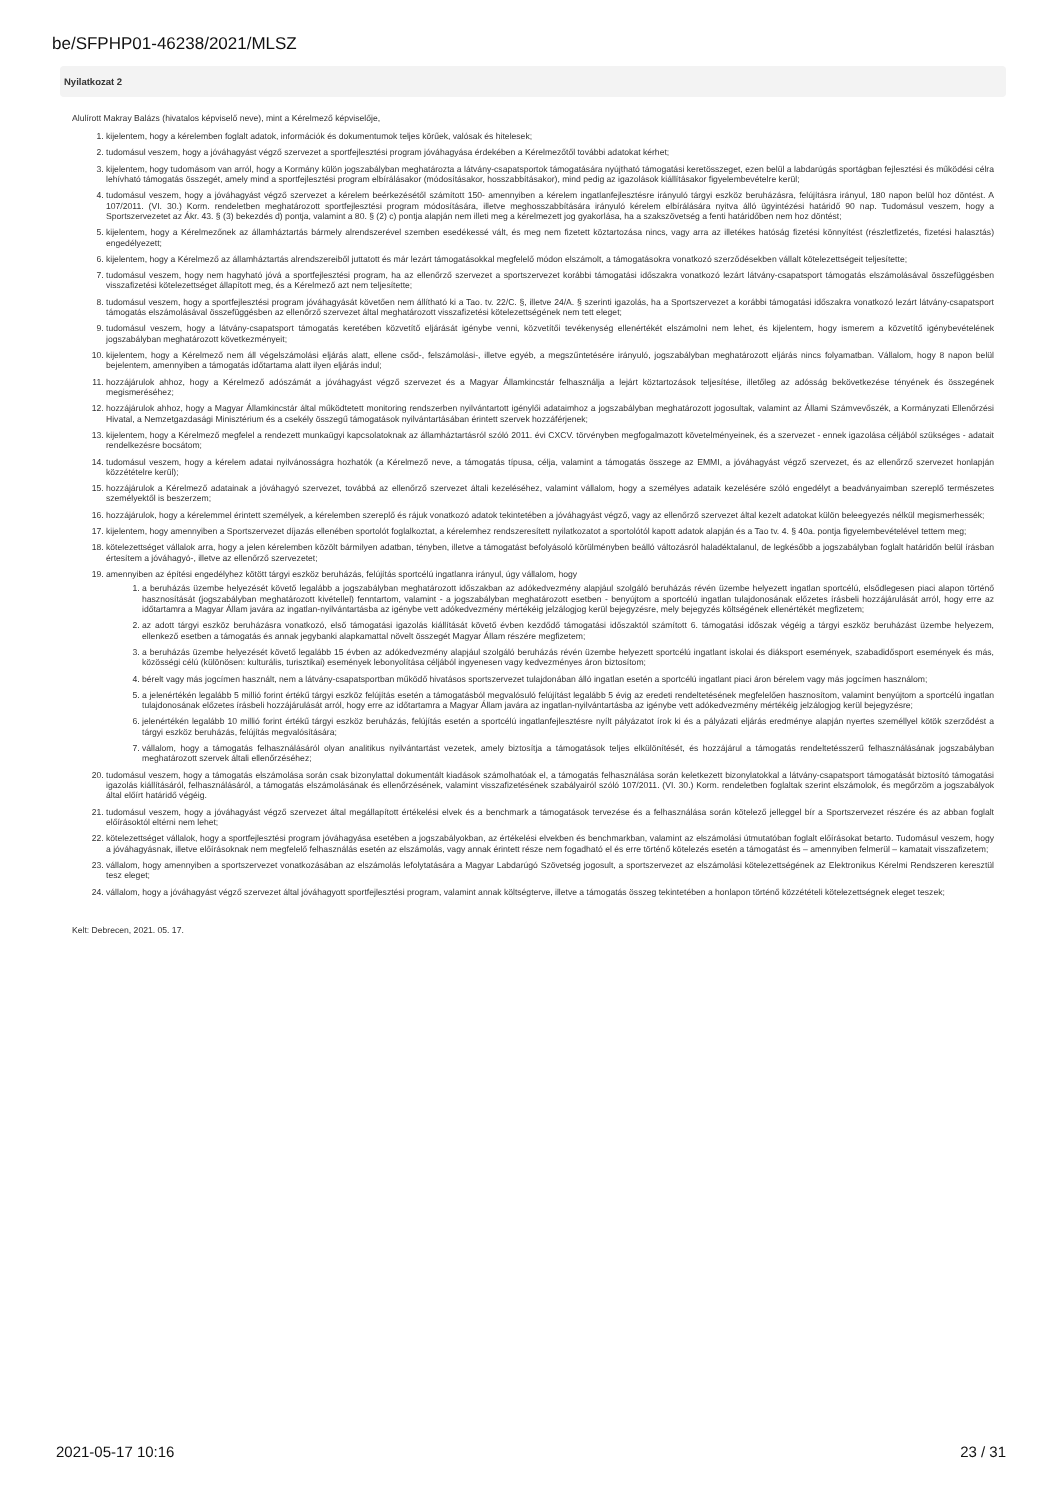be/SFPHP01-46238/2021/MLSZ
Nyilatkozat 2
Alulírott Makray Balázs (hivatalos képviselő neve), mint a Kérelmező képviselője,
1. kijelentem, hogy a kérelemben foglalt adatok, információk és dokumentumok teljes körűek, valósak és hitelesek;
2. tudomásul veszem, hogy a jóváhagyást végző szervezet a sportfejlesztési program jóváhagyása érdekében a Kérelmezőtől további adatokat kérhet;
3. kijelentem, hogy tudomásom van arról, hogy a Kormány külön jogszabályban meghatározta a látvány-csapatsportok támogatására nyújtható támogatási keretösszeget, ezen belül a labdarúgás sportágban fejlesztési és működési célra lehívható támogatás összegét, amely mind a sportfejlesztési program elbírálásakor (módosításakor, hosszabbításakor), mind pedig az igazolások kiállításakor figyelembevételre kerül;
4. tudomásul veszem, hogy a jóváhagyást végző szervezet a kérelem beérkezésétől számított 150- amennyiben a kérelem ingatlanfejlesztésre irányuló tárgyi eszköz beruházásra, felújításra irányul, 180 napon belül hoz döntést. A 107/2011. (VI. 30.) Korm. rendeletben meghatározott sportfejlesztési program módosítására, illetve meghosszabbítására irányuló kérelem elbírálására nyitva álló ügyintézési határidő 90 nap. Tudomásul veszem, hogy a Sportszervezetet az Ákr. 43. § (3) bekezdés d) pontja, valamint a 80. § (2) c) pontja alapján nem illeti meg a kérelmezett jog gyakorlása, ha a szakszövetség a fenti határidőben nem hoz döntést;
5. kijelentem, hogy a Kérelmezőnek az államháztartás bármely alrendszerével szemben esedékessé vált, és meg nem fizetett köztartozása nincs, vagy arra az illetékes hatóság fizetési könnyítést (részletfizetés, fizetési halasztás) engedélyezett;
6. kijelentem, hogy a Kérelmező az államháztartás alrendszereiből juttatott és már lezárt támogatásokkal megfelelő módon elszámolt, a támogatásokra vonatkozó szerződésekben vállalt kötelezettségeit teljesítette;
7. tudomásul veszem, hogy nem hagyható jóvá a sportfejlesztési program, ha az ellenőrző szervezet a sportszervezet korábbi támogatási időszakra vonatkozó lezárt látvány-csapatsport támogatás elszámolásával összefüggésben visszafizetési kötelezettséget állapított meg, és a Kérelmező azt nem teljesítette;
8. tudomásul veszem, hogy a sportfejlesztési program jóváhagyását követően nem állítható ki a Tao. tv. 22/C. §, illetve 24/A. § szerinti igazolás, ha a Sportszervezet a korábbi támogatási időszakra vonatkozó lezárt látvány-csapatsport támogatás elszámolásával összefüggésben az ellenőrző szervezet által meghatározott visszafizetési kötelezettségének nem tett eleget;
9. tudomásul veszem, hogy a látvány-csapatsport támogatás keretében közvetítő eljárását igénybe venni, közvetítői tevékenység ellenértékét elszámolni nem lehet, és kijelentem, hogy ismerem a közvetítő igénybevételének jogszabályban meghatározott következményeit;
10. kijelentem, hogy a Kérelmező nem áll végelszámolási eljárás alatt, ellene csőd-, felszámolási-, illetve egyéb, a megszűntetésére irányuló, jogszabályban meghatározott eljárás nincs folyamatban. Vállalom, hogy 8 napon belül bejelentem, amennyiben a támogatás időtartama alatt ilyen eljárás indul;
11. hozzájárulok ahhoz, hogy a Kérelmező adószámát a jóváhagyást végző szervezet és a Magyar Államkincstár felhasználja a lejárt köztartozások teljesítése, illetőleg az adósság bekövetkezése tényének és összegének megismeréséhez;
12. hozzájárulok ahhoz, hogy a Magyar Államkincstár által működtetett monitoring rendszerben nyilvántartott igénylői adataimhoz a jogszabályban meghatározott jogosultak, valamint az Állami Számvevőszék, a Kormányzati Ellenőrzési Hivatal, a Nemzetgazdasági Minisztérium és a csekély összegű támogatások nyilvántartásában érintett szervek hozzáférjenek;
13. kijelentem, hogy a Kérelmező megfelel a rendezett munkaügyi kapcsolatoknak az államháztartásról szóló 2011. évi CXCV. törvényben megfogalmazott követelményeinek, és a szervezet - ennek igazolása céljából szükséges - adatait rendelkezésre bocsátom;
14. tudomásul veszem, hogy a kérelem adatai nyilvánosságra hozhatók (a Kérelmező neve, a támogatás típusa, célja, valamint a támogatás összege az EMMI, a jóváhagyást végző szervezet, és az ellenőrző szervezet honlapján közzétételre kerül);
15. hozzájárulok a Kérelmező adatainak a jóváhagyó szervezet, továbbá az ellenőrző szervezet általi kezeléséhez, valamint vállalom, hogy a személyes adataik kezelésére szóló engedélyt a beadványaimban szereplő természetes személyektől is beszerzem;
16. hozzájárulok, hogy a kérelemmel érintett személyek, a kérelemben szereplő és rájuk vonatkozó adatok tekintetében a jóváhagyást végző, vagy az ellenőrző szervezet által kezelt adatokat külön beleegyezés nélkül megismerhessék;
17. kijelentem, hogy amennyiben a Sportszervezet díjazás ellenében sportolót foglalkoztat, a kérelemhez rendszeresített nyilatkozatot a sportolótól kapott adatok alapján és a Tao tv. 4. § 40a. pontja figyelembevételével tettem meg;
18. kötelezettséget vállalok arra, hogy a jelen kérelemben közölt bármilyen adatban, tényben, illetve a támogatást befolyásoló körülményben beálló változásról haladéktalanul, de legkésőbb a jogszabályban foglalt határidőn belül írásban értesítem a jóváhagyó-, illetve az ellenőrző szervezetet;
19. amennyiben az építési engedélyhez kötött tárgyi eszköz beruházás, felújítás sportcélú ingatlanra irányul, úgy vállalom, hogy
1. a beruházás üzembe helyezését követő legalább a jogszabályban meghatározott időszakban az adókedvezmény alapjául szolgáló beruházás révén üzembe helyezett ingatlan sportcélú, elsődlegesen piaci alapon történő hasznosítását (jogszabályban meghatározott kivétellel) fenntartom, valamint - a jogszabályban meghatározott esetben - benyújtom a sportcélú ingatlan tulajdonosának előzetes írásbeli hozzájárulását arról, hogy erre az időtartamra a Magyar Állam javára az ingatlan-nyilvántartásba az igénybe vett adókedvezmény mértékéig jelzálogjog kerül bejegyzésre, mely bejegyzés költségének ellenértékét megfizetem;
2. az adott tárgyi eszköz beruházásra vonatkozó, első támogatási igazolás kiállítását követő évben kezdődő támogatási időszaktól számított 6. támogatási időszak végéig a tárgyi eszköz beruházást üzembe helyezem, ellenkező esetben a támogatás és annak jegybanki alapkamattal növelt összegét Magyar Állam részére megfizetem;
3. a beruházás üzembe helyezését követő legalább 15 évben az adókedvezmény alapjául szolgáló beruházás révén üzembe helyezett sportcélú ingatlant iskolai és diáksport események, szabadidősport események és más, közösségi célú (különösen: kulturális, turisztikai) események lebonyolítása céljából ingyenesen vagy kedvezményes áron biztosítom;
4. bérelt vagy más jogcímen használt, nem a látvány-csapatsportban működő hivatásos sportszervezet tulajdonában álló ingatlan esetén a sportcélú ingatlant piaci áron bérelem vagy más jogcímen használom;
5. a jelenértékén legalább 5 millió forint értékű tárgyi eszköz felújítás esetén a támogatásból megvalósuló felújítást legalább 5 évig az eredeti rendeltetésének megfelelően hasznosítom, valamint benyújtom a sportcélú ingatlan tulajdonosának előzetes írásbeli hozzájárulását arról, hogy erre az időtartamra a Magyar Állam javára az ingatlan-nyilvántartásba az igénybe vett adókedvezmény mértékéig jelzálogjog kerül bejegyzésre;
6. jelenértékén legalább 10 millió forint értékű tárgyi eszköz beruházás, felújítás esetén a sportcélú ingatlanfejlesztésre nyílt pályázatot írok ki és a pályázati eljárás eredménye alapján nyertes személlyel kötök szerződést a tárgyi eszköz beruházás, felújítás megvalósítására;
7. vállalom, hogy a támogatás felhasználásáról olyan analitikus nyilvántartást vezetek, amely biztosítja a támogatások teljes elkülönítését, és hozzájárul a támogatás rendeltetésszerű felhasználásának jogszabályban meghatározott szervek általi ellenőrzéséhez;
20. tudomásul veszem, hogy a támogatás elszámolása során csak bizonylattal dokumentált kiadások számolhatóak el, a támogatás felhasználása során keletkezett bizonylatokkal a látvány-csapatsport támogatását biztosító támogatási igazolás kiállításáról, felhasználásáról, a támogatás elszámolásának és ellenőrzésének, valamint visszafizetésének szabályairól szóló 107/2011. (VI. 30.) Korm. rendeletben foglaltak szerint elszámolok, és megőrzöm a jogszabályok által előírt határidő végéig.
21. tudomásul veszem, hogy a jóváhagyást végző szervezet által megállapított értékelési elvek és a benchmark a támogatások tervezése és a felhasználása során kötelező jelleggel bír a Sportszervezet részére és az abban foglalt előírásoktól eltérni nem lehet;
22. kötelezettséget vállalok, hogy a sportfejlesztési program jóváhagyása esetében a jogszabályokban, az értékelési elvekben és benchmarkban, valamint az elszámolási útmutatóban foglalt előírásokat betarto. Tudomásul veszem, hogy a jóváhagyásnak, illetve előírásoknak nem megfelelő felhasználás esetén az elszámolás, vagy annak érintett része nem fogadható el és erre történő kötelezés esetén a támogatást és – amennyiben felmerül – kamatait visszafizetem;
23. vállalom, hogy amennyiben a sportszervezet vonatkozásában az elszámolás lefolytatására a Magyar Labdarúgó Szövetség jogosult, a sportszervezet az elszámolási kötelezettségének az Elektronikus Kérelmi Rendszeren keresztül tesz eleget;
24. vállalom, hogy a jóváhagyást végző szervezet által jóváhagyott sportfejlesztési program, valamint annak költségterve, illetve a támogatás összeg tekintetében a honlapon történő közzétételi kötelezettségnek eleget teszek;
Kelt: Debrecen, 2021. 05. 17.
2021-05-17 10:16 23 / 31